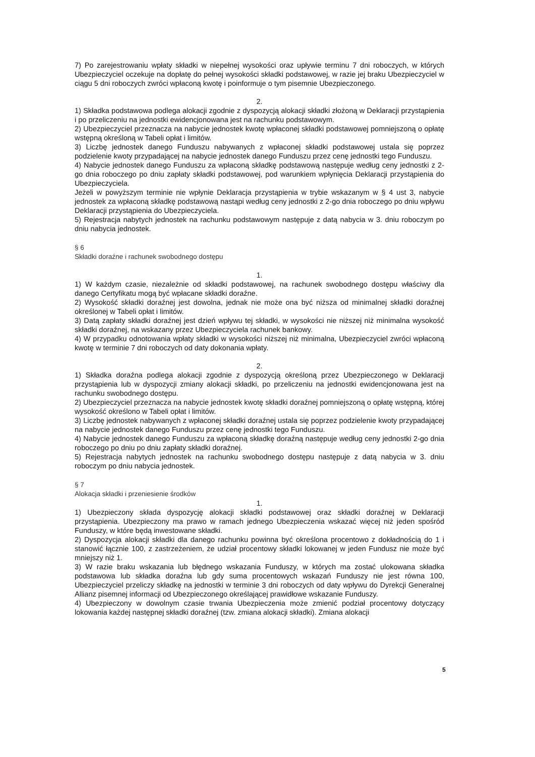7) Po zarejestrowaniu wpłaty składki w niepełnej wysokości oraz upływie terminu 7 dni roboczych, w których Ubezpieczyciel oczekuje na dopłatę do pełnej wysokości składki podstawowej, w razie jej braku Ubezpieczyciel w ciągu 5 dni roboczych zwróci wpłaconą kwotę i poinformuje o tym pisemnie Ubezpieczonego.
2.
1) Składka podstawowa podlega alokacji zgodnie z dyspozycją alokacji składki złożoną w Deklaracji przystąpienia i po przeliczeniu na jednostki ewidencjonowana jest na rachunku podstawowym.
2) Ubezpieczyciel przeznacza na nabycie jednostek kwotę wpłaconej składki podstawowej pomniejszoną o opłatę wstępną określoną w Tabeli opłat i limitów.
3) Liczbę jednostek danego Funduszu nabywanych z wpłaconej składki podstawowej ustala się poprzez podzielenie kwoty przypadającej na nabycie jednostek danego Funduszu przez cenę jednostki tego Funduszu.
4) Nabycie jednostek danego Funduszu za wpłaconą składkę podstawową następuje według ceny jednostki z 2-go dnia roboczego po dniu zapłaty składki podstawowej, pod warunkiem wpłynięcia Deklaracji przystąpienia do Ubezpieczyciela.
Jeżeli w powyższym terminie nie wpłynie Deklaracja przystąpienia w trybie wskazanym w § 4 ust 3, nabycie jednostek za wpłaconą składkę podstawową nastąpi według ceny jednostki z 2-go dnia roboczego po dniu wpływu Deklaracji przystąpienia do Ubezpieczyciela.
5) Rejestracja nabytych jednostek na rachunku podstawowym następuje z datą nabycia w 3. dniu roboczym po dniu nabycia jednostek.
§ 6
Składki doraźne i rachunek swobodnego dostępu
1.
1) W każdym czasie, niezależnie od składki podstawowej, na rachunek swobodnego dostępu właściwy dla danego Certyfikatu mogą być wpłacane składki doraźne.
2) Wysokość składki doraźnej jest dowolna, jednak nie może ona być niższa od minimalnej składki doraźnej określonej w Tabeli opłat i limitów.
3) Datą zapłaty składki doraźnej jest dzień wpływu tej składki, w wysokości nie niższej niż minimalna wysokość składki doraźnej, na wskazany przez Ubezpieczyciela rachunek bankowy.
4) W przypadku odnotowania wpłaty składki w wysokości niższej niż minimalna, Ubezpieczyciel zwróci wpłaconą kwotę w terminie 7 dni roboczych od daty dokonania wpłaty.
2.
1) Składka doraźna podlega alokacji zgodnie z dyspozycją określoną przez Ubezpieczonego w Deklaracji przystąpienia lub w dyspozycji zmiany alokacji składki, po przeliczeniu na jednostki ewidencjonowana jest na rachunku swobodnego dostępu.
2) Ubezpieczyciel przeznacza na nabycie jednostek kwotę składki doraźnej pomniejszoną o opłatę wstępną, której wysokość określono w Tabeli opłat i limitów.
3) Liczbę jednostek nabywanych z wpłaconej składki doraźnej ustala się poprzez podzielenie kwoty przypadającej na nabycie jednostek danego Funduszu przez cenę jednostki tego Funduszu.
4) Nabycie jednostek danego Funduszu za wpłaconą składkę doraźną następuje według ceny jednostki 2-go dnia roboczego po dniu po dniu zapłaty składki doraźnej.
5) Rejestracja nabytych jednostek na rachunku swobodnego dostępu następuje z datą nabycia w 3. dniu roboczym po dniu nabycia jednostek.
§ 7
Alokacja składki i przeniesienie środków
1.
1) Ubezpieczony składa dyspozycję alokacji składki podstawowej oraz składki doraźnej w Deklaracji przystąpienia. Ubezpieczony ma prawo w ramach jednego Ubezpieczenia wskazać więcej niż jeden spośród Funduszy, w które będą inwestowane składki.
2) Dyspozycja alokacji składki dla danego rachunku powinna być określona procentowo z dokładnością do 1 i stanowić łącznie 100, z zastrzeżeniem, że udział procentowy składki lokowanej w jeden Fundusz nie może być mniejszy niż 1.
3) W razie braku wskazania lub błędnego wskazania Funduszy, w których ma zostać ulokowana składka podstawowa lub składka doraźna lub gdy suma procentowych wskazań Funduszy nie jest równa 100, Ubezpieczyciel przeliczy składkę na jednostki w terminie 3 dni roboczych od daty wpływu do Dyrekcji Generalnej Allianz pisemnej informacji od Ubezpieczonego określającej prawidłowe wskazanie Funduszy.
4) Ubezpieczony w dowolnym czasie trwania Ubezpieczenia może zmienić podział procentowy dotyczący lokowania każdej następnej składki doraźnej (tzw. zmiana alokacji składki). Zmiana alokacji
5